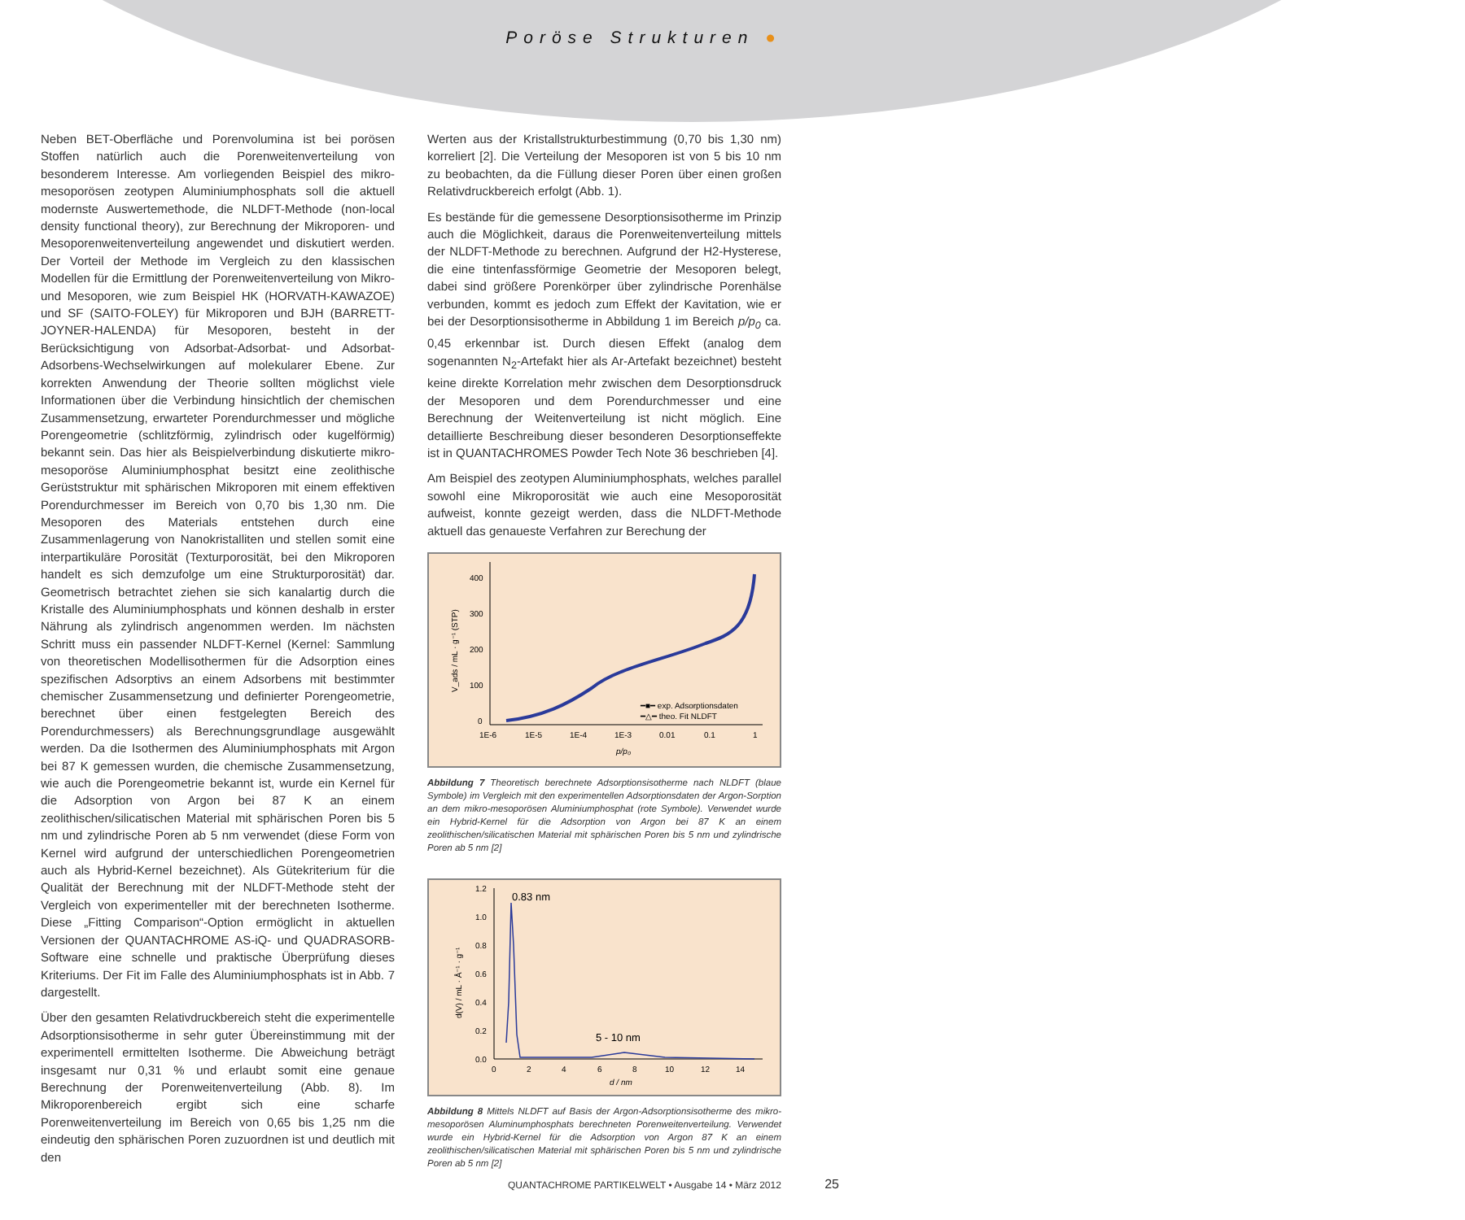Poröse Strukturen ●
Neben BET-Oberfläche und Porenvolumina ist bei porösen Stoffen natürlich auch die Porenweitenverteilung von besonderem Interesse. Am vorliegenden Beispiel des mikro-mesoporösen zeotypen Aluminiumphosphats soll die aktuell modernste Auswertemethode, die NLDFT-Methode (non-local density functional theory), zur Berechnung der Mikroporen- und Mesoporenweitenverteilung angewendet und diskutiert werden. Der Vorteil der Methode im Vergleich zu den klassischen Modellen für die Ermittlung der Porenweitenverteilung von Mikro- und Mesoporen, wie zum Beispiel HK (HORVATH-KAWAZOE) und SF (SAITO-FOLEY) für Mikroporen und BJH (BARRETT- JOYNER-HALENDA) für Mesoporen, besteht in der Berücksichtigung von Adsorbat-Adsorbat- und Adsorbat-Adsorbens-Wechselwirkungen auf molekularer Ebene. Zur korrekten Anwendung der Theorie sollten möglichst viele Informationen über die Verbindung hinsichtlich der chemischen Zusammensetzung, erwarteter Porendurchmesser und mögliche Porengeometrie (schlitzförmig, zylindrisch oder kugelförmig) bekannt sein. Das hier als Beispielverbindung diskutierte mikro-mesoporöse Aluminiumphosphat besitzt eine zeolithische Gerüststruktur mit sphärischen Mikroporen mit einem effektiven Porendurchmesser im Bereich von 0,70 bis 1,30 nm. Die Mesoporen des Materials entstehen durch eine Zusammenlagerung von Nanokristalliten und stellen somit eine interpartikuläre Porosität (Texturporosität, bei den Mikroporen handelt es sich demzufolge um eine Strukturporosität) dar. Geometrisch betrachtet ziehen sie sich kanalartig durch die Kristalle des Aluminiumphosphats und können deshalb in erster Nährung als zylindrisch angenommen werden. Im nächsten Schritt muss ein passender NLDFT-Kernel (Kernel: Sammlung von theoretischen Modellisothermen für die Adsorption eines spezifischen Adsorptivs an einem Adsorbens mit bestimmter chemischer Zusammensetzung und definierter Porengeometrie, berechnet über einen festgelegten Bereich des Porendurchmessers) als Berechnungsgrundlage ausgewählt werden. Da die Isothermen des Aluminiumphosphats mit Argon bei 87 K gemessen wurden, die chemische Zusammensetzung, wie auch die Porengeometrie bekannt ist, wurde ein Kernel für die Adsorption von Argon bei 87 K an einem zeolithischen/silicatischen Material mit sphärischen Poren bis 5 nm und zylindrische Poren ab 5 nm verwendet (diese Form von Kernel wird aufgrund der unterschiedlichen Porengeometrien auch als Hybrid-Kernel bezeichnet). Als Gütekriterium für die Qualität der Berechnung mit der NLDFT-Methode steht der Vergleich von experimenteller mit der berechneten Isotherme. Diese „Fitting Comparison“-Option ermöglicht in aktuellen Versionen der QUANTACHROME AS-iQ- und QUADRASORB-Software eine schnelle und praktische Überprüfung dieses Kriteriums. Der Fit im Falle des Aluminiumphosphats ist in Abb. 7 dargestellt.
Über den gesamten Relativdruckbereich steht die experimentelle Adsorptionsisotherme in sehr guter Übereinstimmung mit der experimentell ermittelten Isotherme. Die Abweichung beträgt insgesamt nur 0,31 % und erlaubt somit eine genaue Berechnung der Porenweitenverteilung (Abb. 8). Im Mikroporenbereich ergibt sich eine scharfe Porenweitenverteilung im Bereich von 0,65 bis 1,25 nm die eindeutig den sphärischen Poren zuzuordnen ist und deutlich mit den
Werten aus der Kristallstrukturbestimmung (0,70 bis 1,30 nm) korreliert [2]. Die Verteilung der Mesoporen ist von 5 bis 10 nm zu beobachten, da die Füllung dieser Poren über einen großen Relativdruckbereich erfolgt (Abb. 1).
Es bestände für die gemessene Desorptionsisotherme im Prinzip auch die Möglichkeit, daraus die Porenweitenverteilung mittels der NLDFT-Methode zu berechnen. Aufgrund der H2-Hysterese, die eine tintenfassförmige Geometrie der Mesoporen belegt, dabei sind größere Porenkörper über zylindrische Porenhälse verbunden, kommt es jedoch zum Effekt der Kavitation, wie er bei der Desorptionsisotherme in Abbildung 1 im Bereich p/p<sub>0</sub> ca. 0,45 erkennbar ist. Durch diesen Effekt (analog dem sogenannten N<sub>2</sub>-Artefakt hier als Ar-Artefakt bezeichnet) besteht keine direkte Korrelation mehr zwischen dem Desorptionsdruck der Mesoporen und dem Porendurchmesser und eine Berechnung der Weitenverteilung ist nicht möglich. Eine detaillierte Beschreibung dieser besonderen Desorptionseffekte ist in QUANTACHROMES Powder Tech Note 36 beschrieben [4].
Am Beispiel des zeotypen Aluminiumphosphats, welches parallel sowohl eine Mikroporosität wie auch eine Mesoporosität aufweist, konnte gezeigt werden, dass die NLDFT-Methode aktuell das genaueste Verfahren zur Berechung der
400
300
200
100
0
1E-6
1E-5
1E-4
1E-3
0.01
0.1
1
p/p₀
V_ads / mL · g⁻¹ (STP)
━■━ exp. Adsorptionsdaten
━△━ theo. Fit NLDFT
Abbildung 7 Theoretisch berechnete Adsorptionsisotherme nach NLDFT (blaue Symbole) im Vergleich mit den experimentellen Adsorptionsdaten der Argon-Sorption an dem mikro-mesoporösen Aluminiumphosphat (rote Symbole). Verwendet wurde ein Hybrid-Kernel für die Adsorption von Argon bei 87 K an einem zeolithischen/silicatischen Material mit sphärischen Poren bis 5 nm und zylindrische Poren ab 5 nm [2]
1.2
1.0
0.8
0.6
0.4
0.2
0.0
0
2
4
6
8
10
12
14
d / nm
d(V) / mL · Å⁻¹ · g⁻¹
0.83 nm
5 - 10 nm
Abbildung 8 Mittels NLDFT auf Basis der Argon-Adsorptionsisotherme des mikro-mesoporösen Aluminumphosphats berechneten Porenweitenverteilung. Verwendet wurde ein Hybrid-Kernel für die Adsorption von Argon 87 K an einem zeolithischen/silicatischen Material mit sphärischen Poren bis 5 nm und zylindrische Poren ab 5 nm [2]
QUANTACHROME PARTIKELWELT • Ausgabe 14 • März 2012 25